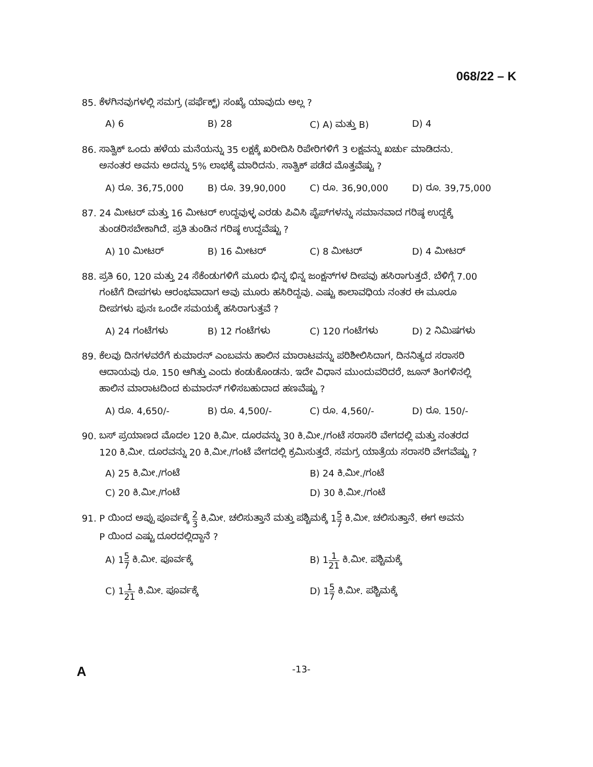068/22 – K
85. ಕೆಳಗಿನವುಗಳಲ್ಲಿ ಸಮಗ್ರ (ಪರ್ಫೆಕ್ಟ್) ಸಂಖ್ಯೆ ಯಾವುದು ಅಲ್ಲ ?
A) 6 B) 28 C) A) ಮತ್ತು B) D) 4
86. ಸಾತ್ವಿಕ್ ಒಂದು ಹಳೆಯ ಮನೆಯನ್ನು 35 ಲಕ್ಷಕ್ಕೆ ಖರೀದಿಸಿ ರಿಪೇರಿಗಳಿಗೆ 3 ಲಕ್ಷವನ್ನು ಖರ್ಚು ಮಾಡಿದನು.
ಅನಂತರ ಅವನು ಅದನ್ನು 5% ಲಾಭಕ್ಕೆ ಮಾರಿದನು. ಸಾತ್ವಿಕ್ ಪಡೆದ ಮೊತ್ತವೆಷ್ಟು ?
A) ರೂ. 36,75,000 B) ರೂ. 39,90,000 C) ರೂ. 36,90,000 D) ರೂ. 39,75,000
87. 24 ಮೀಟರ್ ಮತ್ತು 16 ಮೀಟರ್ ಉದ್ದವುಳ್ಳ ಎರಡು ಪಿವಿಸಿ ಪೈಪ್‌ಗಳನ್ನು ಸಮಾನವಾದ ಗರಿಷ್ಠ ಉದ್ದಕ್ಕೆ
ತುಂಡರಿಸಬೇಕಾಗಿದೆ. ಪ್ರತಿ ತುಂಡಿನ ಗರಿಷ್ಠ ಉದ್ದವೆಷ್ಟು ?
A) 10 ಮೀಟರ್ B) 16 ಮೀಟರ್ C) 8 ಮೀಟರ್ D) 4 ಮೀಟರ್
88. ಪ್ರತಿ 60, 120 ಮತ್ತು 24 ಸೆಕೆಂಡುಗಳಿಗೆ ಮೂರು ಭಿನ್ನ ಭಿನ್ನ ಜಂಕ್ಷನ್‌ಗಳ ದೀಪವು ಹಸಿರಾಗುತ್ತದೆ. ಬೆಳಿಗ್ಗೆ 7.00
ಗಂಟೆಗೆ ದೀಪಗಳು ಆರಂಭವಾದಾಗ ಅವು ಮೂರು ಹಸಿರಿದ್ದವು. ಎಷ್ಟು ಕಾಲಾವಧಿಯ ನಂತರ ಈ ಮೂರೂ
ದೀಪಗಳು ಪುನಃ ಒಂದೇ ಸಮಯಕ್ಕೆ ಹಸಿರಾಗುತ್ತವೆ ?
A) 24 ಗಂಟೆಗಳು B) 12 ಗಂಟೆಗಳು C) 120 ಗಂಟೆಗಳು D) 2 ನಿಮಿಷಗಳು
89. ಕೆಲವು ದಿನಗಳವರೆಗೆ ಕುಮಾರನ್ ಎಂಬವನು ಹಾಲಿನ ಮಾರಾಟವನ್ನು ಪರಿಶೀಲಿಸಿದಾಗ, ದಿನನಿತ್ಯದ ಸರಾಸರಿ
ಆದಾಯವು ರೂ. 150 ಆಗಿತ್ತು ಎಂದು ಕಂಡುಕೊಂಡನು. ಇದೇ ವಿಧಾನ ಮುಂದುವರಿದರೆ, ಜೂನ್ ತಿಂಗಳಿನಲ್ಲಿ
ಹಾಲಿನ ಮಾರಾಟದಿಂದ ಕುಮಾರನ್ ಗಳಿಸಬಹುದಾದ ಹಣವೆಷ್ಟು ?
A) ರೂ. 4,650/- B) ರೂ. 4,500/- C) ರೂ. 4,560/- D) ರೂ. 150/-
90. ಬಸ್ ಪ್ರಯಾಣದ ಮೊದಲ 120 ಕಿ.ಮೀ. ದೂರವನ್ನು 30 ಕಿ.ಮೀ./ಗಂಟೆ ಸರಾಸರಿ ವೇಗದಲ್ಲಿ ಮತ್ತು ನಂತರದ
120 ಕಿ.ಮೀ. ದೂರವನ್ನು 20 ಕಿ.ಮೀ./ಗಂಟೆ ವೇಗದಲ್ಲಿ ಕ್ರಮಿಸುತ್ತದೆ. ಸಮಗ್ರ ಯಾತ್ರೆಯ ಸರಾಸರಿ ವೇಗವೆಷ್ಟು ?
A) 25 ಕಿ.ಮೀ./ಗಂಟೆ B) 24 ಕಿ.ಮೀ./ಗಂಟೆ C) 20 ಕಿ.ಮೀ./ಗಂಟೆ D) 30 ಕಿ.ಮೀ./ಗಂಟೆ
91. P ಯಿಂದ ಅಪ್ಪು ಪೂರ್ವಕ್ಕೆ 2 3 ಕಿ.ಮೀ. ಚಲಿಸುತ್ತಾನೆ ಮತ್ತು ಪಶ್ಚಿಮಕ್ಕೆ 15 7 ಕಿ.ಮೀ. ಚಲಿಸುತ್ತಾನೆ. ಈಗ ಅವನು
P ಯಿಂದ ಎಷ್ಟು ದೂರದಲ್ಲಿದ್ದಾನೆ ?
A) 15 7 ಕಿ.ಮೀ. ಪೂರ್ವಕ್ಕೆ B) 11 21 ಕಿ.ಮೀ. ಪಶ್ಚಿಮಕ್ಕೆ C) 11 21 ಕಿ.ಮೀ. ಪೂರ್ವಕ್ಕೆ D) 15 7 ಕಿ.ಮೀ. ಪಶ್ಚಿಮಕ್ಕೆ
A -13-